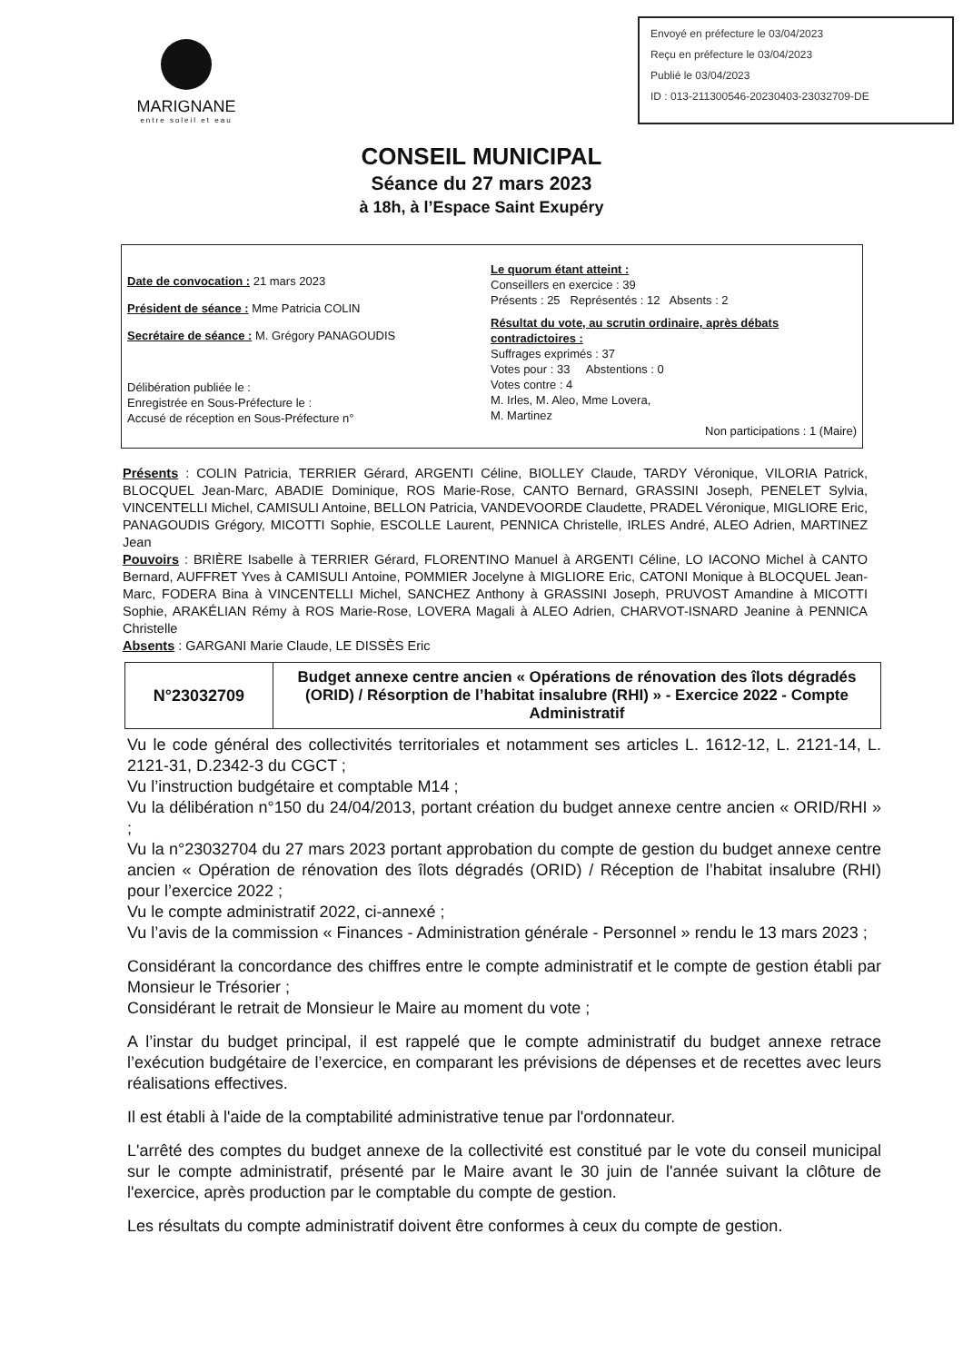MARIGNANE
entre soleil et eau
Envoyé en préfecture le 03/04/2023
Reçu en préfecture le 03/04/2023
Publié le 03/04/2023
ID : 013-211300546-20230403-23032709-DE
CONSEIL MUNICIPAL
Séance du 27 mars 2023
à 18h, à l’Espace Saint Exupéry
Date de convocation : 21 mars 2023
Président de séance : Mme Patricia COLIN
Secrétaire de séance : M. Grégory PANAGOUDIS
Délibération publiée le :
Enregistrée en Sous-Préfecture le :
Accusé de réception en Sous-Préfecture n°
Le quorum étant atteint :
Conseillers en exercice : 39
Présents : 25 Représentés : 12 Absents : 2
Résultat du vote, au scrutin ordinaire, après débats contradictoires :
Suffrages exprimés : 37
Votes pour : 33 Abstentions : 0
Votes contre : 4
M. Irles, M. Aleo, Mme Lovera,
M. Martinez
Non participations : 1 (Maire)
Présents : COLIN Patricia, TERRIER Gérard, ARGENTI Céline, BIOLLEY Claude, TARDY Véronique, VILORIA Patrick, BLOCQUEL Jean-Marc, ABADIE Dominique, ROS Marie-Rose, CANTO Bernard, GRASSINI Joseph, PENELET Sylvia, VINCENTELLI Michel, CAMISULI Antoine, BELLON Patricia, VANDEVOORDE Claudette, PRADEL Véronique, MIGLIORE Eric, PANAGOUDIS Grégory, MICOTTI Sophie, ESCOLLE Laurent, PENNICA Christelle, IRLES André, ALEO Adrien, MARTINEZ Jean
Pouvoirs : BRIÈRE Isabelle à TERRIER Gérard, FLORENTINO Manuel à ARGENTI Céline, LO IACONO Michel à CANTO Bernard, AUFFRET Yves à CAMISULI Antoine, POMMIER Jocelyne à MIGLIORE Eric, CATONI Monique à BLOCQUEL Jean-Marc, FODERA Bina à VINCENTELLI Michel, SANCHEZ Anthony à GRASSINI Joseph, PRUVOST Amandine à MICOTTI Sophie, ARAKÉLIAN Rémy à ROS Marie-Rose, LOVERA Magali à ALEO Adrien, CHARVOT-ISNARD Jeanine à PENNICA Christelle
Absents : GARGANI Marie Claude, LE DISSÈS Eric
| N°23032709 | Budget annexe centre ancien « Opérations de rénovation des îlots dégradés (ORID) / Résorption de l’habitat insalubre (RHI) » - Exercice 2022 - Compte Administratif |
Vu le code général des collectivités territoriales et notamment ses articles L. 1612-12, L. 2121-14, L. 2121-31, D.2342-3 du CGCT ;
Vu l’instruction budgétaire et comptable M14 ;
Vu la délibération n°150 du 24/04/2013, portant création du budget annexe centre ancien « ORID/RHI » ;
Vu la n°23032704 du 27 mars 2023 portant approbation du compte de gestion du budget annexe centre ancien « Opération de rénovation des îlots dégradés (ORID) / Réception de l’habitat insalubre (RHI) pour l’exercice 2022 ;
Vu le compte administratif 2022, ci-annexé ;
Vu l’avis de la commission « Finances - Administration générale - Personnel » rendu le 13 mars 2023 ;
Considérant la concordance des chiffres entre le compte administratif et le compte de gestion établi par Monsieur le Trésorier ;
Considérant le retrait de Monsieur le Maire au moment du vote ;
A l’instar du budget principal, il est rappelé que le compte administratif du budget annexe retrace l’exécution budgétaire de l’exercice, en comparant les prévisions de dépenses et de recettes avec leurs réalisations effectives.
Il est établi à l'aide de la comptabilité administrative tenue par l'ordonnateur.
L'arrêté des comptes du budget annexe de la collectivité est constitué par le vote du conseil municipal sur le compte administratif, présenté par le Maire avant le 30 juin de l'année suivant la clôture de l'exercice, après production par le comptable du compte de gestion.
Les résultats du compte administratif doivent être conformes à ceux du compte de gestion.